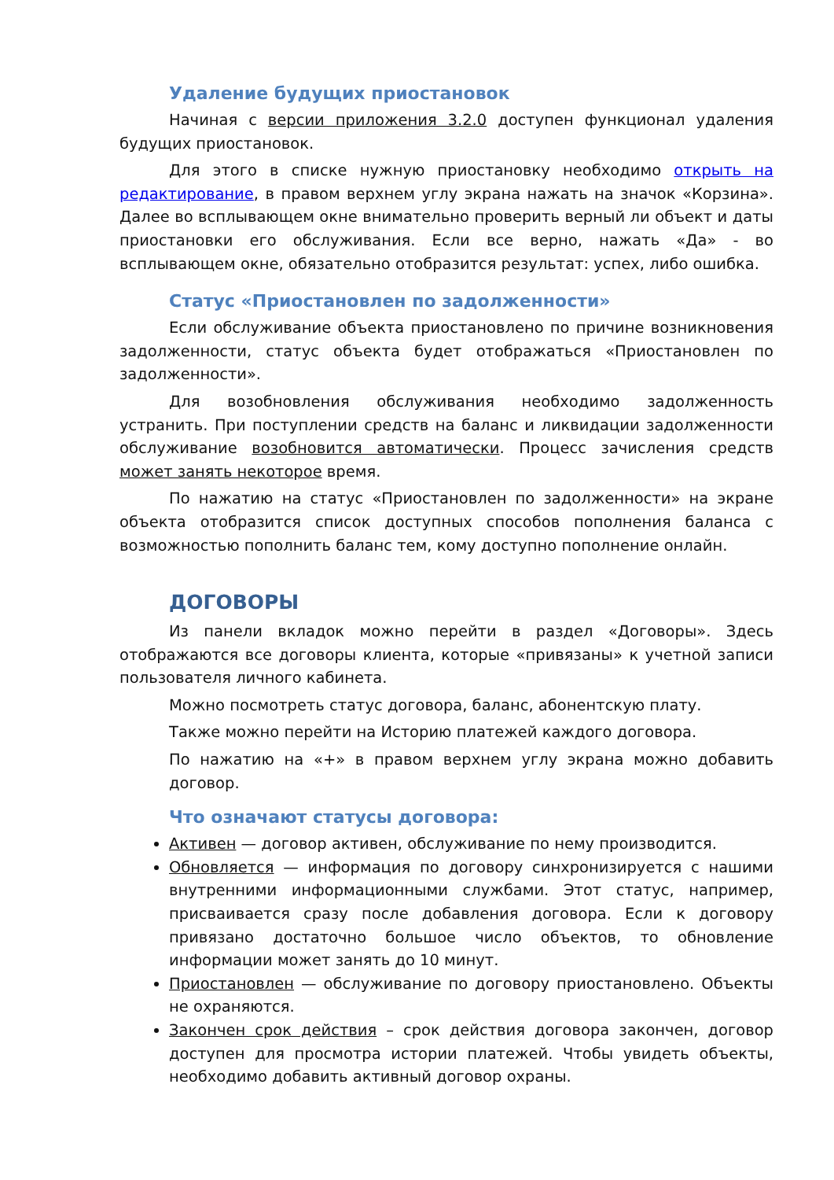Удаление будущих приостановок
Начиная с версии приложения 3.2.0 доступен функционал удаления будущих приостановок.
Для этого в списке нужную приостановку необходимо открыть на редактирование, в правом верхнем углу экрана нажать на значок «Корзина». Далее во всплывающем окне внимательно проверить верный ли объект и даты приостановки его обслуживания. Если все верно, нажать «Да» - во всплывающем окне, обязательно отобразится результат: успех, либо ошибка.
Статус «Приостановлен по задолженности»
Если обслуживание объекта приостановлено по причине возникновения задолженности, статус объекта будет отображаться «Приостановлен по задолженности».
Для возобновления обслуживания необходимо задолженность устранить. При поступлении средств на баланс и ликвидации задолженности обслуживание возобновится автоматически. Процесс зачисления средств может занять некоторое время.
По нажатию на статус «Приостановлен по задолженности» на экране объекта отобразится список доступных способов пополнения баланса с возможностью пополнить баланс тем, кому доступно пополнение онлайн.
ДОГОВОРЫ
Из панели вкладок можно перейти в раздел «Договоры». Здесь отображаются все договоры клиента, которые «привязаны» к учетной записи пользователя личного кабинета.
Можно посмотреть статус договора, баланс, абонентскую плату.
Также можно перейти на Историю платежей каждого договора.
По нажатию на «+» в правом верхнем углу экрана можно добавить договор.
Что означают статусы договора:
Активен — договор активен, обслуживание по нему производится.
Обновляется — информация по договору синхронизируется с нашими внутренними информационными службами. Этот статус, например, присваивается сразу после добавления договора. Если к договору привязано достаточно большое число объектов, то обновление информации может занять до 10 минут.
Приостановлен — обслуживание по договору приостановлено. Объекты не охраняются.
Закончен срок действия – срок действия договора закончен, договор доступен для просмотра истории платежей. Чтобы увидеть объекты, необходимо добавить активный договор охраны.